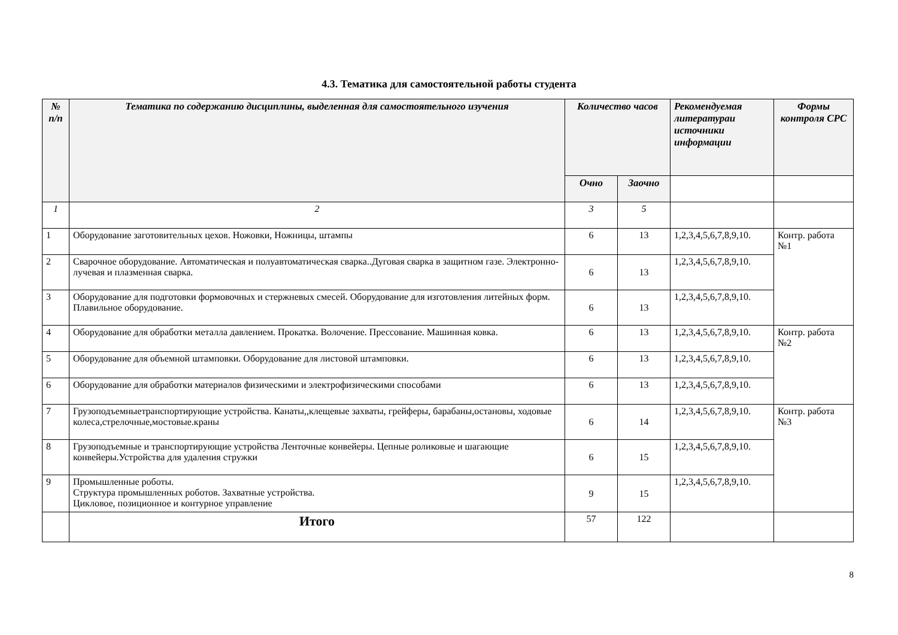4.3. Тематика для самостоятельной работы студента
| № п/п | Тематика по содержанию дисциплины, выделенная для самостоятельного изучения | Количество часов | | Рекомендуемая литератураи источники информации | Формы контроля СРС |
| --- | --- | --- | --- | --- | --- |
| | | Очно | Заочно | | |
| 1 | 2 | 3 | 5 | | |
| 1 | Оборудование заготовительных цехов. Ножовки, Ножницы, штампы | 6 | 13 | 1,2,3,4,5,6,7,8,9,10. | Контр. работа №1 |
| 2 | Сварочное оборудование. Автоматическая и полуавтоматическая сварка..Дуговая сварка в защитном газе. Электронно-лучевая и плазменная сварка. | 6 | 13 | 1,2,3,4,5,6,7,8,9,10. | |
| 3 | Оборудование для подготовки формовочных и стержневых смесей. Оборудование для изготовления литейных форм. Плавильное оборудование. | 6 | 13 | 1,2,3,4,5,6,7,8,9,10. | |
| 4 | Оборудование для обработки металла давлением. Прокатка. Волочение. Прессование. Машинная ковка. | 6 | 13 | 1,2,3,4,5,6,7,8,9,10. | Контр. работа №2 |
| 5 | Оборудование для объемной штамповки. Оборудование для листовой штамповки. | 6 | 13 | 1,2,3,4,5,6,7,8,9,10. | |
| 6 | Оборудование для обработки материалов физическими и электрофизическими способами | 6 | 13 | 1,2,3,4,5,6,7,8,9,10. | |
| 7 | Грузоподъемныетранспортирующие устройства. Канаты,,клещевые захваты, грейферы, барабаны,остановы, ходовые колеса,стрелочные,мостовые.краны | 6 | 14 | 1,2,3,4,5,6,7,8,9,10. | Контр. работа №3 |
| 8 | Грузоподъемные и транспортирующие устройства Ленточные конвейеры. Цепные роликовые и шагающие конвейеры.Устройства для удаления стружки | 6 | 15 | 1,2,3,4,5,6,7,8,9,10. | |
| 9 | Промышленные роботы. Структура промышленных роботов. Захватные устройства. Цикловое, позиционное и контурное управление | 9 | 15 | 1,2,3,4,5,6,7,8,9,10. | |
| | Итого | 57 | 122 | | |
8